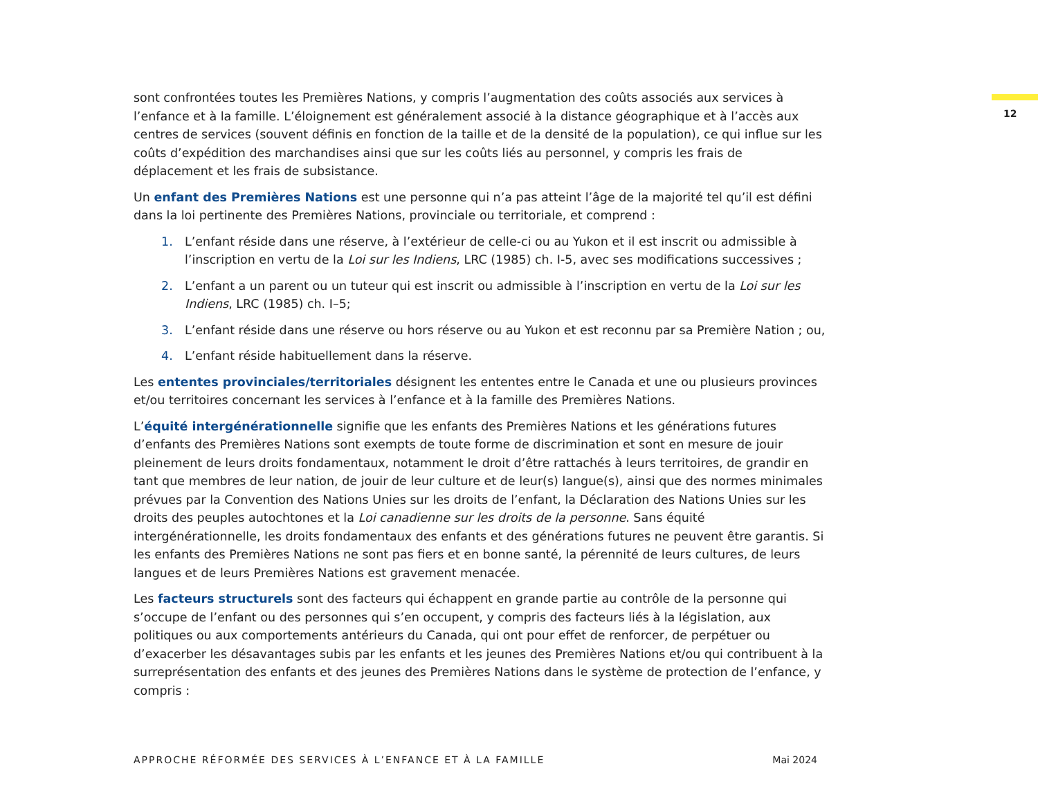12
sont confrontées toutes les Premières Nations, y compris l’augmentation des coûts associés aux services à l’enfance et à la famille. L’éloignement est généralement associé à la distance géographique et à l’accès aux centres de services (souvent définis en fonction de la taille et de la densité de la population), ce qui influe sur les coûts d’expédition des marchandises ainsi que sur les coûts liés au personnel, y compris les frais de déplacement et les frais de subsistance.
Un enfant des Premières Nations est une personne qui n’a pas atteint l’âge de la majorité tel qu’il est défini dans la loi pertinente des Premières Nations, provinciale ou territoriale, et comprend :
1. L’enfant réside dans une réserve, à l’extérieur de celle-ci ou au Yukon et il est inscrit ou admissible à l’inscription en vertu de la Loi sur les Indiens, LRC (1985) ch. I-5, avec ses modifications successives ;
2. L’enfant a un parent ou un tuteur qui est inscrit ou admissible à l’inscription en vertu de la Loi sur les Indiens, LRC (1985) ch. I–5;
3. L’enfant réside dans une réserve ou hors réserve ou au Yukon et est reconnu par sa Première Nation ; ou,
4. L’enfant réside habituellement dans la réserve.
Les ententes provinciales/territoriales désignent les ententes entre le Canada et une ou plusieurs provinces et/ou territoires concernant les services à l’enfance et à la famille des Premières Nations.
L’équité intergénérationnelle signifie que les enfants des Premières Nations et les générations futures d’enfants des Premières Nations sont exempts de toute forme de discrimination et sont en mesure de jouir pleinement de leurs droits fondamentaux, notamment le droit d’être rattachés à leurs territoires, de grandir en tant que membres de leur nation, de jouir de leur culture et de leur(s) langue(s), ainsi que des normes minimales prévues par la Convention des Nations Unies sur les droits de l’enfant, la Déclaration des Nations Unies sur les droits des peuples autochtones et la Loi canadienne sur les droits de la personne. Sans équité intergénérationnelle, les droits fondamentaux des enfants et des générations futures ne peuvent être garantis. Si les enfants des Premières Nations ne sont pas fiers et en bonne santé, la pérennité de leurs cultures, de leurs langues et de leurs Premières Nations est gravement menacée.
Les facteurs structurels sont des facteurs qui échappent en grande partie au contrôle de la personne qui s’occupe de l’enfant ou des personnes qui s’en occupent, y compris des facteurs liés à la législation, aux politiques ou aux comportements antérieurs du Canada, qui ont pour effet de renforcer, de perpétuer ou d’exacerber les désavantages subis par les enfants et les jeunes des Premières Nations et/ou qui contribuent à la surreprésentation des enfants et des jeunes des Premières Nations dans le système de protection de l’enfance, y compris :
APPROCHE RÉFORMÉE DES SERVICES À L’ENFANCE ET À LA FAMILLE Mai 2024